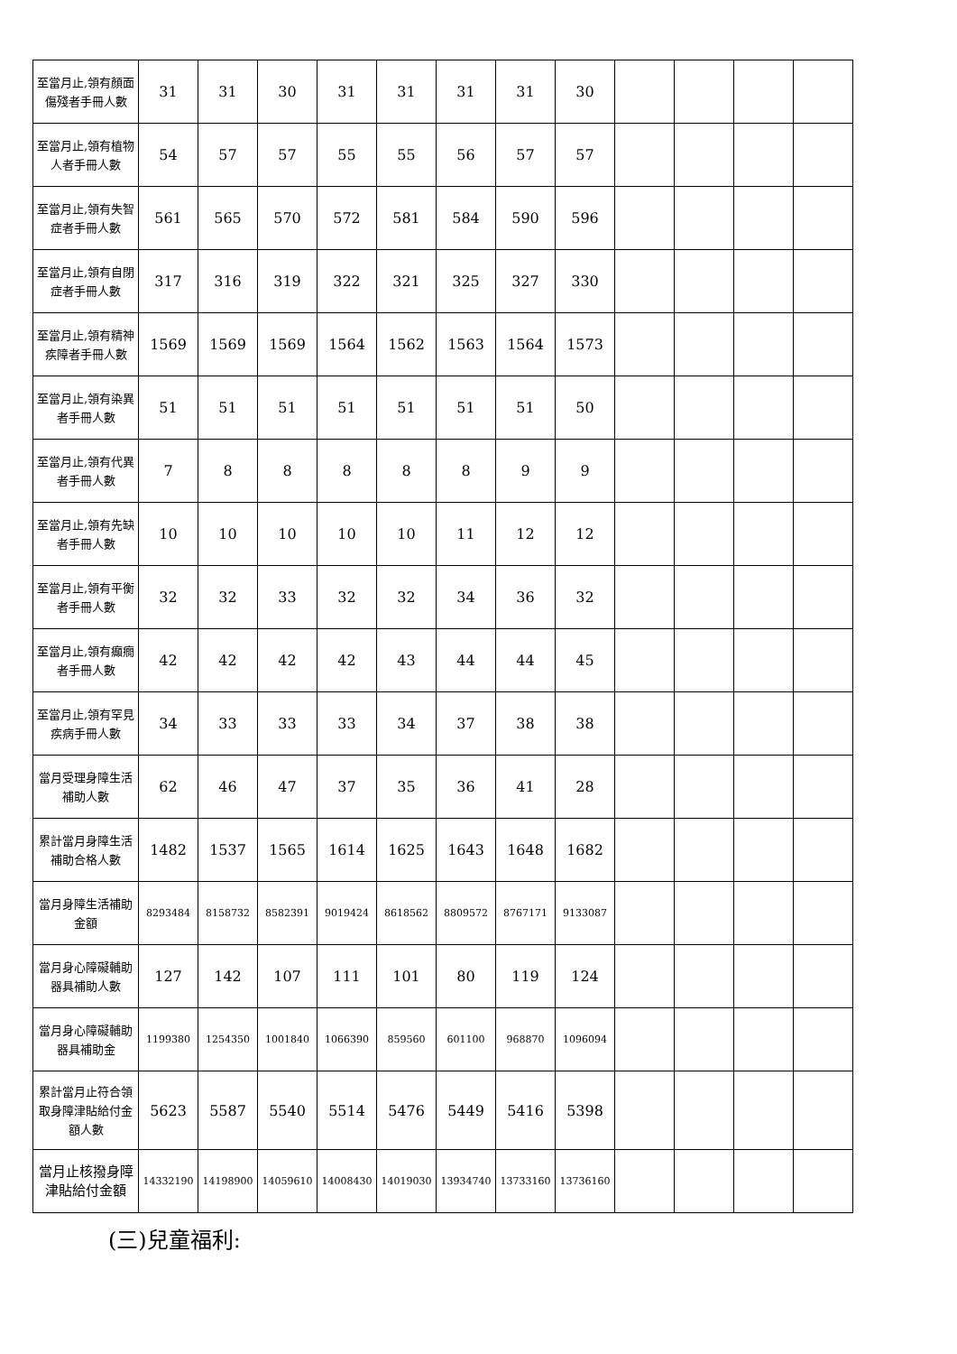| 至當月止,領有顏面傷殘者手冊人數 | 31 | 31 | 30 | 31 | 31 | 31 | 31 | 30 | | | | |
| 至當月止,領有植物人者手冊人數 | 54 | 57 | 57 | 55 | 55 | 56 | 57 | 57 | | | | |
| 至當月止,領有失智症者手冊人數 | 561 | 565 | 570 | 572 | 581 | 584 | 590 | 596 | | | | |
| 至當月止,領有自閉症者手冊人數 | 317 | 316 | 319 | 322 | 321 | 325 | 327 | 330 | | | | |
| 至當月止,領有精神疾障者手冊人數 | 1569 | 1569 | 1569 | 1564 | 1562 | 1563 | 1564 | 1573 | | | | |
| 至當月止,領有染異者手冊人數 | 51 | 51 | 51 | 51 | 51 | 51 | 51 | 50 | | | | |
| 至當月止,領有代異者手冊人數 | 7 | 8 | 8 | 8 | 8 | 8 | 9 | 9 | | | | |
| 至當月止,領有先缺者手冊人數 | 10 | 10 | 10 | 10 | 10 | 11 | 12 | 12 | | | | |
| 至當月止,領有平衡者手冊人數 | 32 | 32 | 33 | 32 | 32 | 34 | 36 | 32 | | | | |
| 至當月止,領有癲癇者手冊人數 | 42 | 42 | 42 | 42 | 43 | 44 | 44 | 45 | | | | |
| 至當月止,領有罕見疾病手冊人數 | 34 | 33 | 33 | 33 | 34 | 37 | 38 | 38 | | | | |
| 當月受理身障生活補助人數 | 62 | 46 | 47 | 37 | 35 | 36 | 41 | 28 | | | | |
| 累計當月身障生活補助合格人數 | 1482 | 1537 | 1565 | 1614 | 1625 | 1643 | 1648 | 1682 | | | | |
| 當月身障生活補助金額 | 8293484 | 8158732 | 8582391 | 9019424 | 8618562 | 8809572 | 8767171 | 9133087 | | | | |
| 當月身心障礙輔助器具補助人數 | 127 | 142 | 107 | 111 | 101 | 80 | 119 | 124 | | | | |
| 當月身心障礙輔助器具補助金 | 1199380 | 1254350 | 1001840 | 1066390 | 859560 | 601100 | 968870 | 1096094 | | | | |
| 累計當月止符合領取身障津貼給付金額人數 | 5623 | 5587 | 5540 | 5514 | 5476 | 5449 | 5416 | 5398 | | | | |
| 當月止核撥身障津貼給付金額 | 14332190 | 14198900 | 14059610 | 14008430 | 14019030 | 13934740 | 13733160 | 13736160 | | | | |
(三)兒童福利: